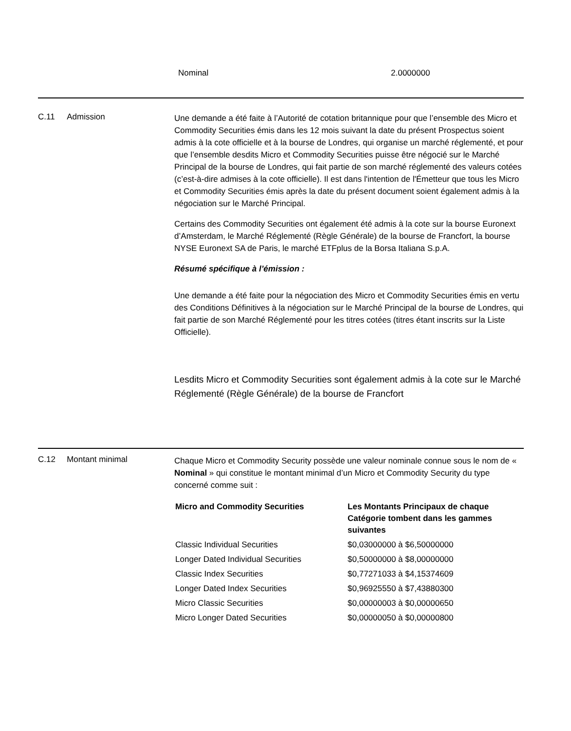Nominal 2.0000000
C.11 Admission
Une demande a été faite à l’Autorité de cotation britannique pour que l’ensemble des Micro et Commodity Securities émis dans les 12 mois suivant la date du présent Prospectus soient admis à la cote officielle et à la bourse de Londres, qui organise un marché réglementé, et pour que l’ensemble desdits Micro et Commodity Securities puisse être négocié sur le Marché Principal de la bourse de Londres, qui fait partie de son marché réglementé des valeurs cotées (c’est-à-dire admises à la cote officielle). Il est dans l'intention de l'Émetteur que tous les Micro et Commodity Securities émis après la date du présent document soient également admis à la négociation sur le Marché Principal.
Certains des Commodity Securities ont également été admis à la cote sur la bourse Euronext d’Amsterdam, le Marché Réglementé (Règle Générale) de la bourse de Francfort, la bourse NYSE Euronext SA de Paris, le marché ETFplus de la Borsa Italiana S.p.A.
Résumé spécifique à l’émission :
Une demande a été faite pour la négociation des Micro et Commodity Securities émis en vertu des Conditions Définitives à la négociation sur le Marché Principal de la bourse de Londres, qui fait partie de son Marché Réglementé pour les titres cotées (titres étant inscrits sur la Liste Officielle).
Lesdits Micro et Commodity Securities sont également admis à la cote sur le Marché Réglementé (Règle Générale) de la bourse de Francfort
C.12 Montant minimal
Chaque Micro et Commodity Security possède une valeur nominale connue sous le nom de « Nominal » qui constitue le montant minimal d’un Micro et Commodity Security du type concerné comme suit :
| Micro and Commodity Securities | Les Montants Principaux de chaque Catégorie tombent dans les gammes suivantes |
| --- | --- |
| Classic Individual Securities | $0,03000000 à $6,50000000 |
| Longer Dated Individual Securities | $0,50000000 à $8,00000000 |
| Classic Index Securities | $0,77271033 à $4,15374609 |
| Longer Dated Index Securities | $0,96925550 à $7,43880300 |
| Micro Classic Securities | $0,00000003 à $0,00000650 |
| Micro Longer Dated Securities | $0,00000050 à $0,00000800 |